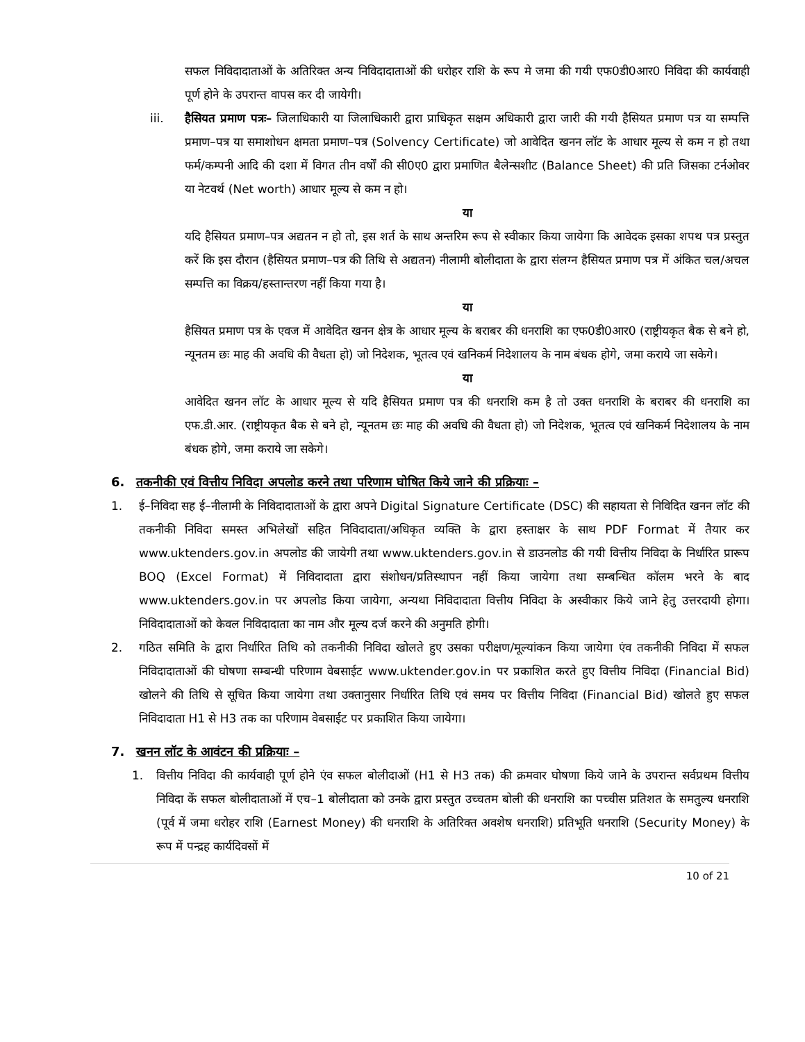सफल निविदादाताओं के अतिरिक्त अन्य निविदादाताओं की धरोहर राशि के रूप मे जमा की गयी एफ0डी0आर0 निविदा की कार्यवाही पूर्ण होने के उपरान्त वापस कर दी जायेगी।
iii. हैसियत प्रमाण पत्रः– जिलाधिकारी या जिलाधिकारी द्वारा प्राधिकृत सक्षम अधिकारी द्वारा जारी की गयी हैसियत प्रमाण पत्र या सम्पत्ति प्रमाण–पत्र या समाशोधन क्षमता प्रमाण–पत्र (Solvency Certificate) जो आवेदित खनन लॉट के आधार मूल्य से कम न हो तथा फर्म/कम्पनी आदि की दशा में विगत तीन वर्षों की सी0ए0 द्वारा प्रमाणित बैलेन्सशीट (Balance Sheet) की प्रति जिसका टर्नओवर या नेटवर्थ (Net worth) आधार मूल्य से कम न हो।
या
यदि हैसियत प्रमाण–पत्र अद्यतन न हो तो, इस शर्त के साथ अन्तरिम रूप से स्वीकार किया जायेगा कि आवेदक इसका शपथ पत्र प्रस्तुत करें कि इस दौरान (हैसियत प्रमाण–पत्र की तिथि से अद्यतन) नीलामी बोलीदाता के द्वारा संलग्न हैसियत प्रमाण पत्र में अंकित चल/अचल सम्पत्ति का विक्रय/हस्तान्तरण नहीं किया गया है।
या
हैसियत प्रमाण पत्र के एवज में आवेदित खनन क्षेत्र के आधार मूल्य के बराबर की धनराशि का एफ0डी0आर0 (राष्ट्रीयकृत बैक से बने हो, न्यूनतम छः माह की अवधि की वैधता हो) जो निदेशक, भूतत्व एवं खनिकर्म निदेशालय के नाम बंधक होगे, जमा कराये जा सकेगे।
या
आवेदित खनन लॉट के आधार मूल्य से यदि हैसियत प्रमाण पत्र की धनराशि कम है तो उक्त धनराशि के बराबर की धनराशि का एफ.डी.आर. (राष्ट्रीयकृत बैक से बने हो, न्यूनतम छः माह की अवधि की वैधता हो) जो निदेशक, भूतत्व एवं खनिकर्म निदेशालय के नाम बंधक होगे, जमा कराये जा सकेगे।
6. तकनीकी एवं वित्तीय निविदा अपलोड करने तथा परिणाम घोषित किये जाने की प्रक्रियाः –
1. ई–निविदा सह ई–नीलामी के निविदादाताओं के द्वारा अपने Digital Signature Certificate (DSC) की सहायता से निविदित खनन लॉट की तकनीकी निविदा समस्त अभिलेखों सहित निविदादाता/अधिकृत व्यक्ति के द्वारा हस्ताक्षर के साथ PDF Format में तैयार कर www.uktenders.gov.in अपलोड की जायेगी तथा www.uktenders.gov.in से डाउनलोड की गयी वित्तीय निविदा के निर्धारित प्रारूप BOQ (Excel Format) में निविदादाता द्वारा संशोधन/प्रतिस्थापन नहीं किया जायेगा तथा सम्बन्धित कॉलम भरने के बाद www.uktenders.gov.in पर अपलोड किया जायेगा, अन्यथा निविदादाता वित्तीय निविदा के अस्वीकार किये जाने हेतु उत्तरदायी होगा। निविदादाताओं को केवल निविदादाता का नाम और मूल्य दर्ज करने की अनुमति होगी।
2. गठित समिति के द्वारा निर्धारित तिथि को तकनीकी निविदा खोलते हुए उसका परीक्षण/मूल्यांकन किया जायेगा एंव तकनीकी निविदा में सफल निविदादाताओं की घोषणा सम्बन्धी परिणाम वेबसाईट www.uktender.gov.in पर प्रकाशित करते हुए वित्तीय निविदा (Financial Bid) खोलने की तिथि से सूचित किया जायेगा तथा उक्तानुसार निर्धारित तिथि एवं समय पर वित्तीय निविदा (Financial Bid) खोलते हुए सफल निविदादाता H1 से H3 तक का परिणाम वेबसाईट पर प्रकाशित किया जायेगा।
7. खनन लॉट के आवंटन की प्रक्रियाः –
1. वित्तीय निविदा की कार्यवाही पूर्ण होने एंव सफल बोलीदाओं (H1 से H3 तक) की क्रमवार घोषणा किये जाने के उपरान्त सर्वप्रथम वित्तीय निविदा कें सफल बोलीदाताओं में एच–1 बोलीदाता को उनके द्वारा प्रस्तुत उच्चतम बोली की धनराशि का पच्चीस प्रतिशत के समतुल्य धनराशि (पूर्व में जमा धरोहर राशि (Earnest Money) की धनराशि के अतिरिक्त अवशेष धनराशि) प्रतिभूति धनराशि (Security Money) के रूप में पन्द्रह कार्यदिवसों में
10 of 21